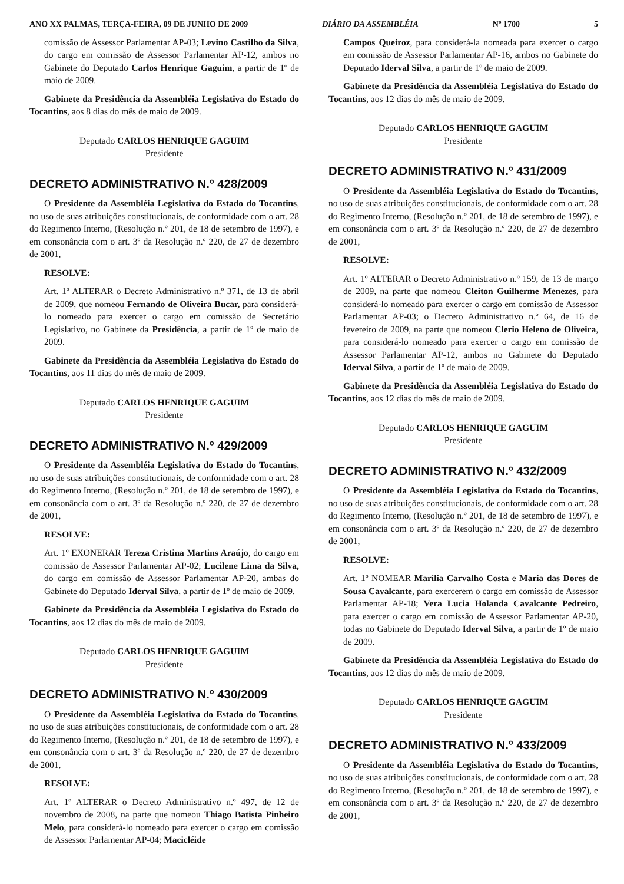ANO XX PALMAS, TERÇA-FEIRA, 09 DE JUNHO DE 2009 DIÁRIO DA ASSEMBLÉIA Nº 1700 5
comissão de Assessor Parlamentar AP-03; Levino Castilho da Silva, do cargo em comissão de Assessor Parlamentar AP-12, ambos no Gabinete do Deputado Carlos Henrique Gaguim, a partir de 1º de maio de 2009.
Gabinete da Presidência da Assembléia Legislativa do Estado do Tocantins, aos 8 dias do mês de maio de 2009.
Deputado CARLOS HENRIQUE GAGUIM
Presidente
DECRETO ADMINISTRATIVO N.º 428/2009
O Presidente da Assembléia Legislativa do Estado do Tocantins, no uso de suas atribuições constitucionais, de conformidade com o art. 28 do Regimento Interno, (Resolução n.º 201, de 18 de setembro de 1997), e em consonância com o art. 3º da Resolução n.º 220, de 27 de dezembro de 2001,
RESOLVE:
Art. 1º ALTERAR o Decreto Administrativo n.º 371, de 13 de abril de 2009, que nomeou Fernando de Oliveira Bucar, para considerá-lo nomeado para exercer o cargo em comissão de Secretário Legislativo, no Gabinete da Presidência, a partir de 1º de maio de 2009.
Gabinete da Presidência da Assembléia Legislativa do Estado do Tocantins, aos 11 dias do mês de maio de 2009.
Deputado CARLOS HENRIQUE GAGUIM
Presidente
DECRETO ADMINISTRATIVO N.º 429/2009
O Presidente da Assembléia Legislativa do Estado do Tocantins, no uso de suas atribuições constitucionais, de conformidade com o art. 28 do Regimento Interno, (Resolução n.º 201, de 18 de setembro de 1997), e em consonância com o art. 3º da Resolução n.º 220, de 27 de dezembro de 2001,
RESOLVE:
Art. 1º EXONERAR Tereza Cristina Martins Araújo, do cargo em comissão de Assessor Parlamentar AP-02; Lucilene Lima da Silva, do cargo em comissão de Assessor Parlamentar AP-20, ambas do Gabinete do Deputado Iderval Silva, a partir de 1º de maio de 2009.
Gabinete da Presidência da Assembléia Legislativa do Estado do Tocantins, aos 12 dias do mês de maio de 2009.
Deputado CARLOS HENRIQUE GAGUIM
Presidente
DECRETO ADMINISTRATIVO N.º 430/2009
O Presidente da Assembléia Legislativa do Estado do Tocantins, no uso de suas atribuições constitucionais, de conformidade com o art. 28 do Regimento Interno, (Resolução n.º 201, de 18 de setembro de 1997), e em consonância com o art. 3º da Resolução n.º 220, de 27 de dezembro de 2001,
RESOLVE:
Art. 1º ALTERAR o Decreto Administrativo n.º 497, de 12 de novembro de 2008, na parte que nomeou Thiago Batista Pinheiro Melo, para considerá-lo nomeado para exercer o cargo em comissão de Assessor Parlamentar AP-04; Macicléide
Campos Queiroz, para considerá-la nomeada para exercer o cargo em comissão de Assessor Parlamentar AP-16, ambos no Gabinete do Deputado Iderval Silva, a partir de 1º de maio de 2009.
Gabinete da Presidência da Assembléia Legislativa do Estado do Tocantins, aos 12 dias do mês de maio de 2009.
Deputado CARLOS HENRIQUE GAGUIM
Presidente
DECRETO ADMINISTRATIVO N.º 431/2009
O Presidente da Assembléia Legislativa do Estado do Tocantins, no uso de suas atribuições constitucionais, de conformidade com o art. 28 do Regimento Interno, (Resolução n.º 201, de 18 de setembro de 1997), e em consonância com o art. 3º da Resolução n.º 220, de 27 de dezembro de 2001,
RESOLVE:
Art. 1º ALTERAR o Decreto Administrativo n.º 159, de 13 de março de 2009, na parte que nomeou Cleiton Guilherme Menezes, para considerá-lo nomeado para exercer o cargo em comissão de Assessor Parlamentar AP-03; o Decreto Administrativo n.º 64, de 16 de fevereiro de 2009, na parte que nomeou Clerio Heleno de Oliveira, para considerá-lo nomeado para exercer o cargo em comissão de Assessor Parlamentar AP-12, ambos no Gabinete do Deputado Iderval Silva, a partir de 1º de maio de 2009.
Gabinete da Presidência da Assembléia Legislativa do Estado do Tocantins, aos 12 dias do mês de maio de 2009.
Deputado CARLOS HENRIQUE GAGUIM
Presidente
DECRETO ADMINISTRATIVO N.º 432/2009
O Presidente da Assembléia Legislativa do Estado do Tocantins, no uso de suas atribuições constitucionais, de conformidade com o art. 28 do Regimento Interno, (Resolução n.º 201, de 18 de setembro de 1997), e em consonância com o art. 3º da Resolução n.º 220, de 27 de dezembro de 2001,
RESOLVE:
Art. 1º NOMEAR Marília Carvalho Costa e Maria das Dores de Sousa Cavalcante, para exercerem o cargo em comissão de Assessor Parlamentar AP-18; Vera Lucia Holanda Cavalcante Pedreiro, para exercer o cargo em comissão de Assessor Parlamentar AP-20, todas no Gabinete do Deputado Iderval Silva, a partir de 1º de maio de 2009.
Gabinete da Presidência da Assembléia Legislativa do Estado do Tocantins, aos 12 dias do mês de maio de 2009.
Deputado CARLOS HENRIQUE GAGUIM
Presidente
DECRETO ADMINISTRATIVO N.º 433/2009
O Presidente da Assembléia Legislativa do Estado do Tocantins, no uso de suas atribuições constitucionais, de conformidade com o art. 28 do Regimento Interno, (Resolução n.º 201, de 18 de setembro de 1997), e em consonância com o art. 3º da Resolução n.º 220, de 27 de dezembro de 2001,